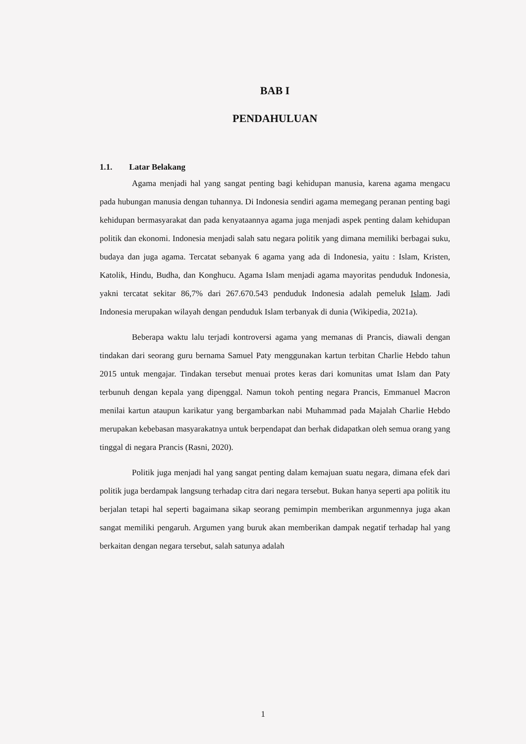BAB I
PENDAHULUAN
1.1. Latar Belakang
Agama menjadi hal yang sangat penting bagi kehidupan manusia, karena agama mengacu pada hubungan manusia dengan tuhannya. Di Indonesia sendiri agama memegang peranan penting bagi kehidupan bermasyarakat dan pada kenyataannya agama juga menjadi aspek penting dalam kehidupan politik dan ekonomi. Indonesia menjadi salah satu negara politik yang dimana memiliki berbagai suku, budaya dan juga agama. Tercatat sebanyak 6 agama yang ada di Indonesia, yaitu : Islam, Kristen, Katolik, Hindu, Budha, dan Konghucu. Agama Islam menjadi agama mayoritas penduduk Indonesia, yakni tercatat sekitar 86,7% dari 267.670.543 penduduk Indonesia adalah pemeluk Islam. Jadi Indonesia merupakan wilayah dengan penduduk Islam terbanyak di dunia (Wikipedia, 2021a).
Beberapa waktu lalu terjadi kontroversi agama yang memanas di Prancis, diawali dengan tindakan dari seorang guru bernama Samuel Paty menggunakan kartun terbitan Charlie Hebdo tahun 2015 untuk mengajar. Tindakan tersebut menuai protes keras dari komunitas umat Islam dan Paty terbunuh dengan kepala yang dipenggal. Namun tokoh penting negara Prancis, Emmanuel Macron menilai kartun ataupun karikatur yang bergambarkan nabi Muhammad pada Majalah Charlie Hebdo merupakan kebebasan masyarakatnya untuk berpendapat dan berhak didapatkan oleh semua orang yang tinggal di negara Prancis (Rasni, 2020).
Politik juga menjadi hal yang sangat penting dalam kemajuan suatu negara, dimana efek dari politik juga berdampak langsung terhadap citra dari negara tersebut. Bukan hanya seperti apa politik itu berjalan tetapi hal seperti bagaimana sikap seorang pemimpin memberikan argunmennya juga akan sangat memiliki pengaruh. Argumen yang buruk akan memberikan dampak negatif terhadap hal yang berkaitan dengan negara tersebut, salah satunya adalah
1